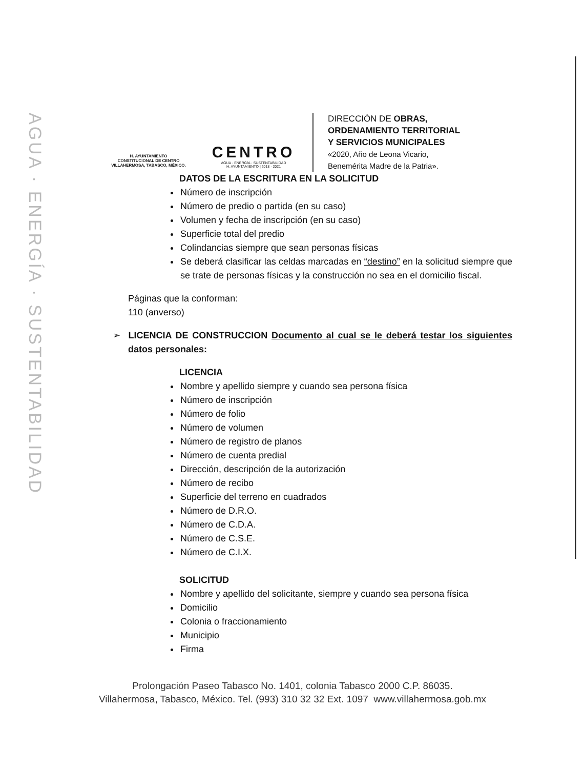AGUA · ENERGÍA · SUSTENTABILIDAD
H. AYUNTAMIENTO
CONSTITUCIONAL DE CENTRO
VILLAHERMOSA, TABASCO, MÉXICO.
CENTRO
AGUA · ENERGÍA · SUSTENTABILIDAD
H. AYUNTAMIENTO | 2018 · 2021
DIRECCIÓN DE OBRAS,
ORDENAMIENTO TERRITORIAL
Y SERVICIOS MUNICIPALES
«2020, Año de Leona Vicario,
Benemérita Madre de la Patria».
DATOS DE LA ESCRITURA EN LA SOLICITUD
Número de inscripción
Número de predio o partida (en su caso)
Volumen y fecha de inscripción (en su caso)
Superficie total del predio
Colindancias siempre que sean personas físicas
Se deberá clasificar las celdas marcadas en “destino” en la solicitud siempre que se trate de personas físicas y la construcción no sea en el domicilio fiscal.
Páginas que la conforman:
110 (anverso)
➢ LICENCIA DE CONSTRUCCION Documento al cual se le deberá testar los siguientes datos personales:
LICENCIA
Nombre y apellido siempre y cuando sea persona física
Número de inscripción
Número de folio
Número de volumen
Número de registro de planos
Número de cuenta predial
Dirección, descripción de la autorización
Número de recibo
Superficie del terreno en cuadrados
Número de D.R.O.
Número de C.D.A.
Número de C.S.E.
Número de C.I.X.
SOLICITUD
Nombre y apellido del solicitante, siempre y cuando sea persona física
Domicilio
Colonia o fraccionamiento
Municipio
Firma
Prolongación Paseo Tabasco No. 1401, colonia Tabasco 2000 C.P. 86035.
Villahermosa, Tabasco, México. Tel. (993) 310 32 32 Ext. 1097 www.villahermosa.gob.mx